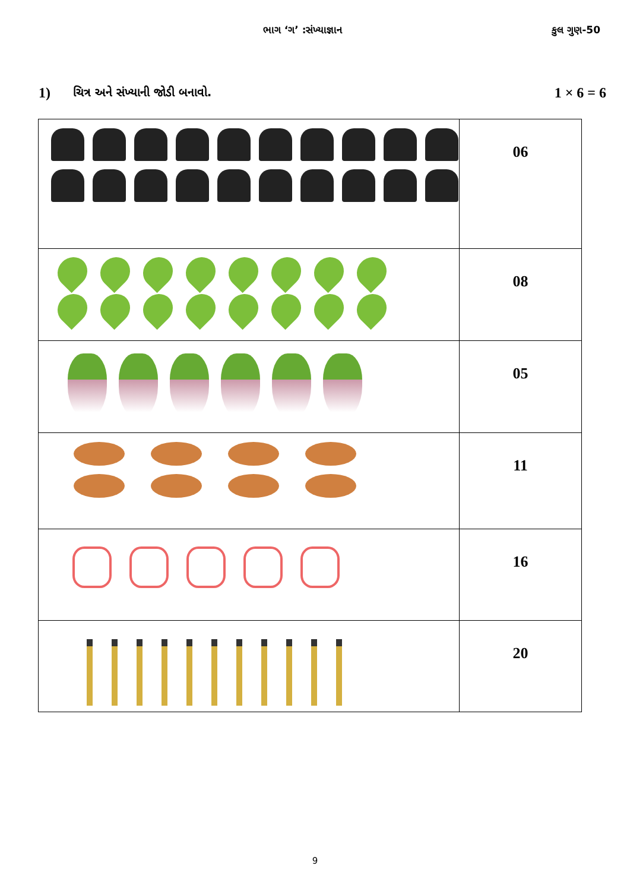ભાગ ‘ગ’ :સંખ્યાજ્ઞાન કુલ ગુણ-50
1)
ચિત્ર અને સંખ્યાની જોડી બનાવો.
1 × 6 = 6
| | 06 |
| | 08 |
| | 05 |
| | 11 |
| | 16 |
| | 20 |
9